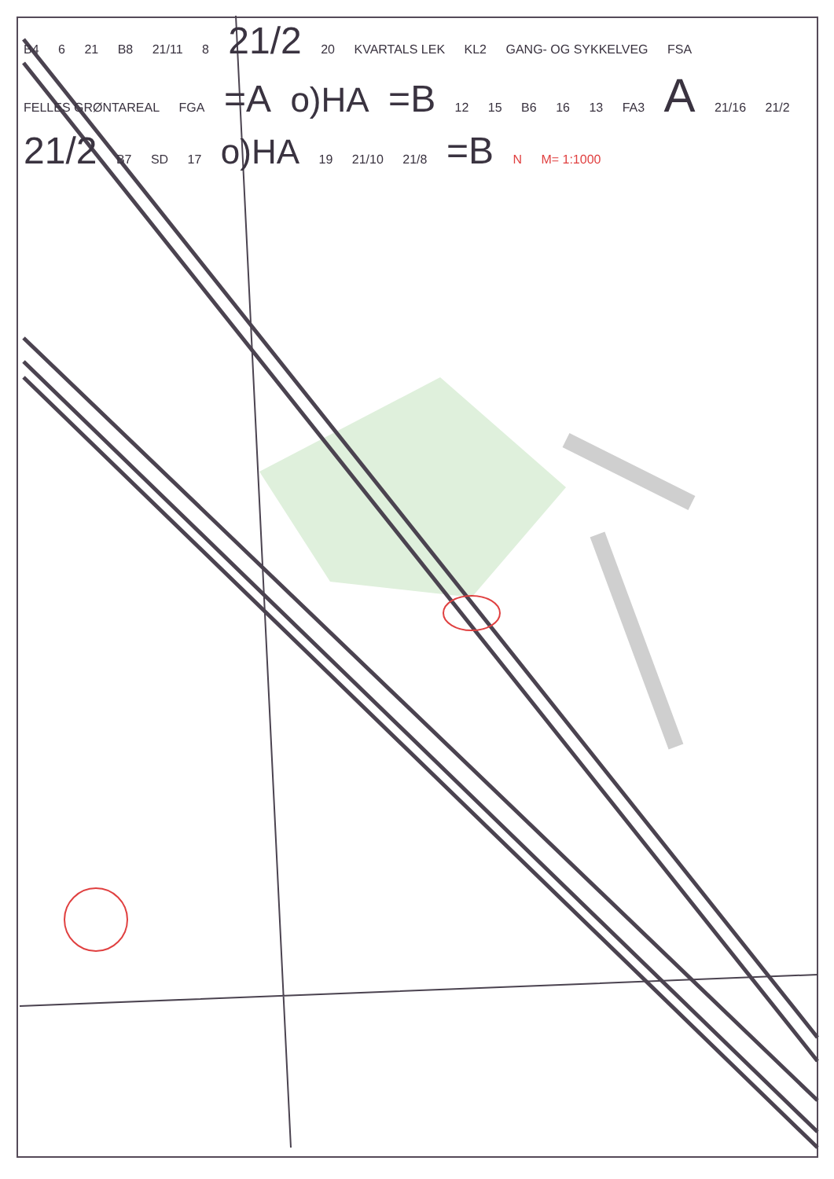B4 6 21 B8 21/11 8 21/2 20 KVARTALS LEK KL2 GANG- OG SYKKELVEG FSA FELLES GRØNTAREAL FGA =A o)HA =B 12 15 B6 16 13 FA3 A 21/16 21/2 21/2 B7 SD 17 o)HA 19 21/10 21/8 =B N M= 1:1000